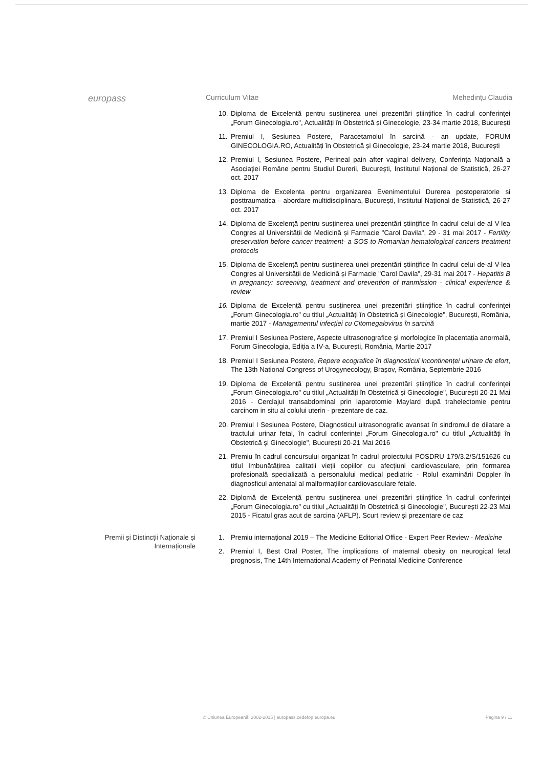europass
Curriculum Vitae Mehedințu Claudia
10. Diploma de Excelentă pentru susținerea unei prezentări științifice în cadrul conferinței „Forum Ginecologia.ro", Actualități în Obstetrică și Ginecologie, 23-34 martie 2018, București
11. Premiul I, Sesiunea Postere, Paracetamolul în sarcină - an update, FORUM GINECOLOGIA.RO, Actualități în Obstetrică și Ginecologie, 23-24 martie 2018, București
12. Premiul I, Sesiunea Postere, Perineal pain after vaginal delivery, Conferința Națională a Asociației Române pentru Studiul Durerii, București, Institutul Național de Statistică, 26-27 oct. 2017
13. Diploma de Excelenta pentru organizarea Evenimentului Durerea postoperatorie si posttraumatica – abordare multidisciplinara, București, Institutul Național de Statistică, 26-27 oct. 2017
14. Diploma de Excelență pentru susținerea unei prezentări științifice în cadrul celui de-al V-lea Congres al Universității de Medicină și Farmacie "Carol Davila", 29 - 31 mai 2017 - Fertility preservation before cancer treatment- a SOS to Romanian hematological cancers treatment protocols
15. Diploma de Excelență pentru susținerea unei prezentări științifice în cadrul celui de-al V-lea Congres al Universității de Medicină și Farmacie "Carol Davila", 29-31 mai 2017 - Hepatitis B in pregnancy: screening, treatment and prevention of tranmission - clinical experience & review
16. Diploma de Excelență pentru susținerea unei prezentări științifice în cadrul conferinței „Forum Ginecologia.ro" cu titlul „Actualități în Obstetrică și Ginecologie", București, România, martie 2017 - Managementul infecției cu Citomegalovirus în sarcină
17. Premiul I Sesiunea Postere, Aspecte ultrasonografice și morfologice în placentația anormală, Forum Ginecologia, Ediția a IV-a, București, România, Martie 2017
18. Premiul I Sesiunea Postere, Repere ecografice în diagnosticul incontinenței urinare de efort, The 13th National Congress of Urogynecology, Brașov, România, Septembrie 2016
19. Diploma de Excelență pentru susținerea unei prezentări științifice în cadrul conferinței „Forum Ginecologia.ro" cu titlul „Actualități în Obstetrică și Ginecologie", București 20-21 Mai 2016 - Cerclajul transabdominal prin laparotomie Maylard după trahelectomie pentru carcinom in situ al colului uterin - prezentare de caz.
20. Premiul I Sesiunea Postere, Diagnosticul ultrasonografic avansat în sindromul de dilatare a tractului urinar fetal, în cadrul conferinței „Forum Ginecologia.ro" cu titlul „Actualități în Obstetrică și Ginecologie", București 20-21 Mai 2016
21. Premiu în cadrul concursului organizat în cadrul proiectului POSDRU 179/3.2/S/151626 cu titlul Imbunătățirea calitatii vieții copiilor cu afecțiuni cardiovasculare, prin formarea profesională specializată a personalului medical pediatric - Rolul examinării Doppler în diagnosficul antenatal al malformațiilor cardiovasculare fetale.
22. Diplomă de Excelență pentru susținerea unei prezentări științifice în cadrul conferinței „Forum Ginecologia.ro" cu titlul „Actualități în Obstetrică și Ginecologie", București 22-23 Mai 2015 - Ficatul gras acut de sarcina (AFLP). Scurt review și prezentare de caz
Premii și Distincții Naționale și Internaționale
1. Premiu internațional 2019 – The Medicine Editorial Office - Expert Peer Review - Medicine
2. Premiul I, Best Oral Poster, The implications of maternal obesity on neurogical fetal prognosis, The 14th International Academy of Perinatal Medicine Conference
© Uniunea Europeană, 2002-2015 | europass.cedefop.europa.eu Pagina 9 / 11